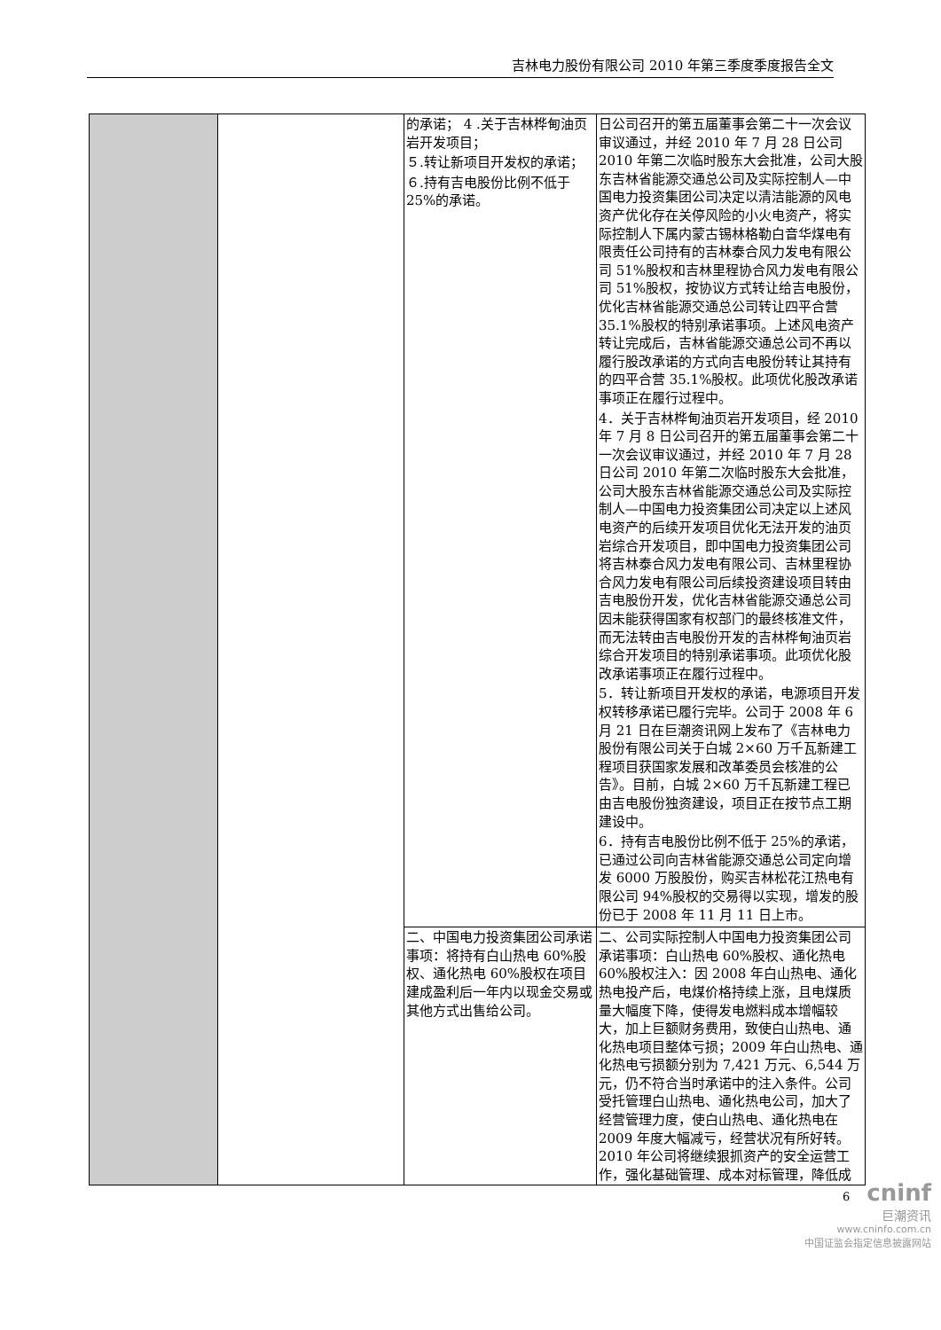吉林电力股份有限公司 2010 年第三季度季度报告全文
| | | 的承诺； 4 .关于吉林桦甸油页岩开发项目； ５.转让新项目开发权的承诺； ６.持有吉电股份比例不低于 25%的承诺。 | 日公司召开的第五届董事会第二十一次会议审议通过，并经 2010 年 7 月 28 日公司 2010 年第二次临时股东大会批准，公司大股东吉林省能源交通总公司及实际控制人—中国电力投资集团公司决定以清洁能源的风电资产优化存在关停风险的小火电资产，将实际控制人下属内蒙古锡林格勒白音华煤电有限责任公司持有的吉林泰合风力发电有限公司 51%股权和吉林里程协合风力发电有限公司 51%股权，按协议方式转让给吉电股份，优化吉林省能源交通总公司转让四平合营 35.1%股权的特别承诺事项。上述风电资产转让完成后，吉林省能源交通总公司不再以履行股改承诺的方式向吉电股份转让其持有的四平合营 35.1%股权。此项优化股改承诺事项正在履行过程中。 4．关于吉林桦甸油页岩开发项目，经 2010 年 7 月 8 日公司召开的第五届董事会第二十一次会议审议通过，并经 2010 年 7 月 28 日公司 2010 年第二次临时股东大会批准，公司大股东吉林省能源交通总公司及实际控制人—中国电力投资集团公司决定以上述风电资产的后续开发项目优化无法开发的油页岩综合开发项目，即中国电力投资集团公司将吉林泰合风力发电有限公司、吉林里程协合风力发电有限公司后续投资建设项目转由吉电股份开发，优化吉林省能源交通总公司因未能获得国家有权部门的最终核准文件，而无法转由吉电股份开发的吉林桦甸油页岩综合开发项目的特别承诺事项。此项优化股改承诺事项正在履行过程中。 5．转让新项目开发权的承诺，电源项目开发权转移承诺已履行完毕。公司于 2008 年 6 月 21 日在巨潮资讯网上发布了《吉林电力股份有限公司关于白城 2×60 万千瓦新建工程项目获国家发展和改革委员会核准的公告》。目前，白城 2×60 万千瓦新建工程已由吉电股份独资建设，项目正在按节点工期建设中。 6．持有吉电股份比例不低于 25%的承诺，已通过公司向吉林省能源交通总公司定向增发 6000 万股股份，购买吉林松花江热电有限公司 94%股权的交易得以实现，增发的股份已于 2008 年 11 月 11 日上市。 |
| | | 二、中国电力投资集团公司承诺事项：将持有白山热电 60%股权、通化热电 60%股权在项目建成盈利后一年内以现金交易或其他方式出售给公司。 | 二、公司实际控制人中国电力投资集团公司承诺事项：白山热电 60%股权、通化热电 60%股权注入：因 2008 年白山热电、通化热电投产后，电煤价格持续上涨，且电煤质量大幅度下降，使得发电燃料成本增幅较大，加上巨额财务费用，致使白山热电、通化热电项目整体亏损；2009 年白山热电、通化热电亏损额分别为 7,421 万元、6,544 万元，仍不符合当时承诺中的注入条件。公司受托管理白山热电、通化热电公司，加大了经营管理力度，使白山热电、通化热电在 2009 年度大幅减亏，经营状况有所好转。2010 年公司将继续狠抓资产的安全运营工作，强化基础管理、成本对标管理，降低成 |
cninf
巨潮资讯
www.cninfo.com.cn
中国证监会指定信息披露网站
6